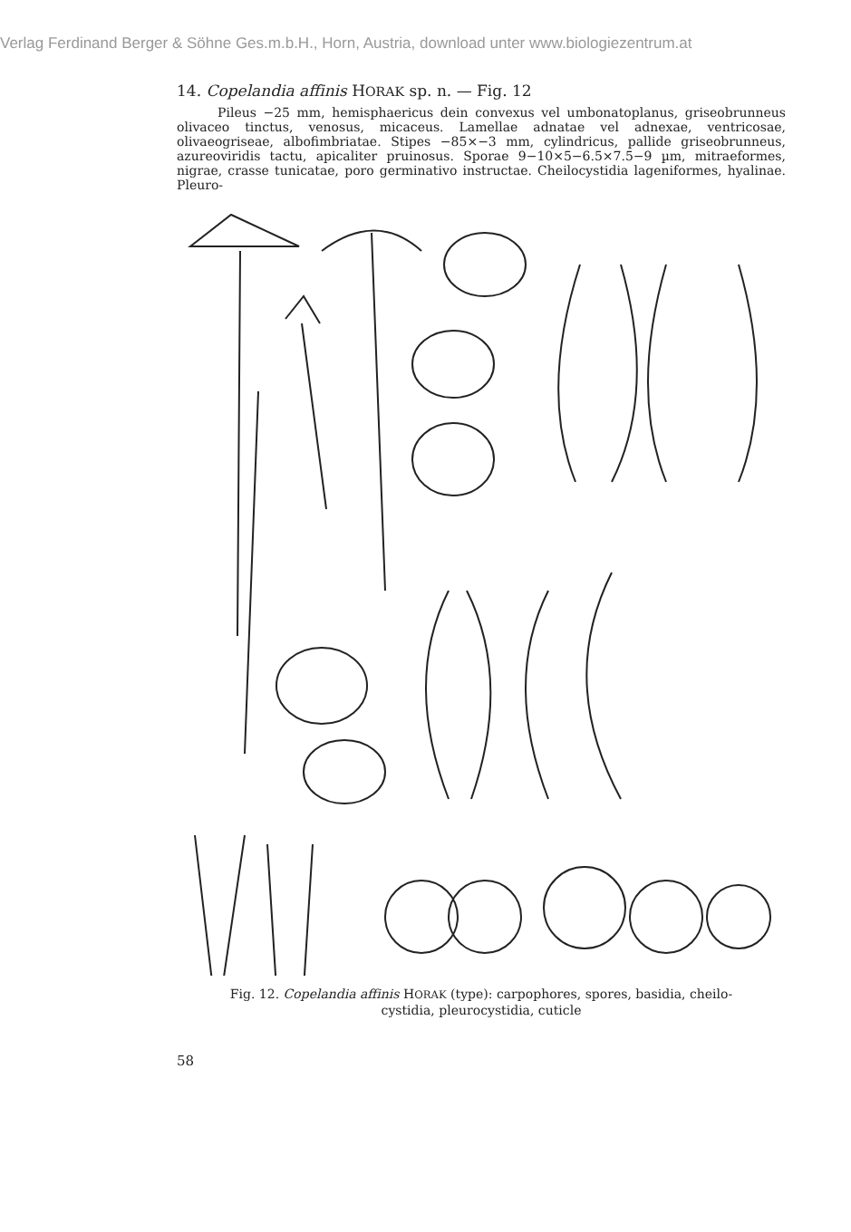Verlag Ferdinand Berger & Söhne Ges.m.b.H., Horn, Austria, download unter www.biologiezentrum.at
14. Copelandia affinis HORAK sp. n. — Fig. 12
Pileus −25 mm, hemisphaericus dein convexus vel umbonatoplanus, griseobrunneus olivaceo tinctus, venosus, micaceus. Lamellae adnatae vel adnexae, ventricosae, olivaeogriseae, albofimbriatae. Stipes −85×−3 mm, cylindricus, pallide griseobrunneus, azureoviridis tactu, apicaliter pruinosus. Sporae 9−10×5−6.5×7.5−9 µm, mitraeformes, nigrae, crasse tunicatae, poro germinativo instructae. Cheilocystidia lageniformes, hyalinae. Pleuro-
Fig. 12. Copelandia affinis HORAK (type): carpophores, spores, basidia, cheilo-
cystidia, pleurocystidia, cuticle
58